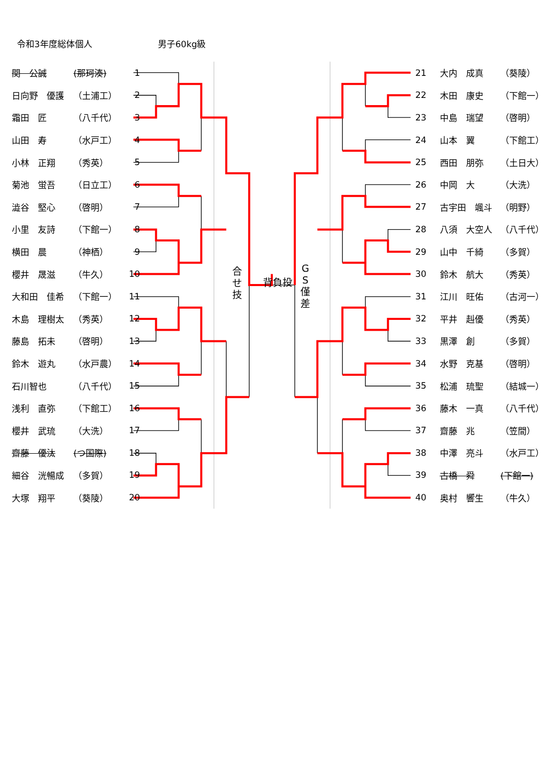令和3年度総体個人 男子60kg級
| 関 公誠 | (那珂湊) | 1 |
| 日向野 優護 | （土浦工） | 2 |
| 霜田 匠 | （八千代） | 3 |
| 山田 寿 | （水戸工） | 4 |
| 小林 正翔 | （秀英） | 5 |
| 菊池 蛍吾 | （日立工） | 6 |
| 澁谷 堅心 | （啓明） | 7 |
| 小里 友詩 | （下館一） | 8 |
| 横田 晨 | （神栖） | 9 |
| 櫻井 晟滋 | （牛久） | 10 |
| 大和田 佳希 | （下館一） | 11 |
| 木島 理樹太 | （秀英） | 12 |
| 藤島 拓未 | （啓明） | 13 |
| 鈴木 遊丸 | （水戸農） | 14 |
| 石川智也 | （八千代） | 15 |
| 浅利 直弥 | （下館工） | 16 |
| 櫻井 武琉 | （大洗） | 17 |
| 齋藤 優汰 | (つ国際) | 18 |
| 細谷 洸暢成 | （多賀） | 19 |
| 大塚 翔平 | （葵陵） | 20 |
合
せ
技
背負投
G
S
僅
差
| 21 | 大内 成真 | （葵陵） |
| 22 | 木田 康史 | （下館一） |
| 23 | 中島 瑞望 | （啓明） |
| 24 | 山本 翼 | （下館工） |
| 25 | 西田 朋弥 | （土日大） |
| 26 | 中岡 大 | （大洗） |
| 27 | 古宇田 颯斗 | （明野） |
| 28 | 八須 大空人 | （八千代） |
| 29 | 山中 千綺 | （多賀） |
| 30 | 鈴木 航大 | （秀英） |
| 31 | 江川 旺佑 | （古河一） |
| 32 | 平井 赳優 | （秀英） |
| 33 | 黒澤 創 | （多賀） |
| 34 | 水野 克基 | （啓明） |
| 35 | 松浦 琉聖 | （結城一） |
| 36 | 藤木 一真 | （八千代） |
| 37 | 齋藤 兆 | （笠間） |
| 38 | 中澤 亮斗 | （水戸工） |
| 39 | 古橋 舜 | (下館一) |
| 40 | 奥村 響生 | （牛久） |